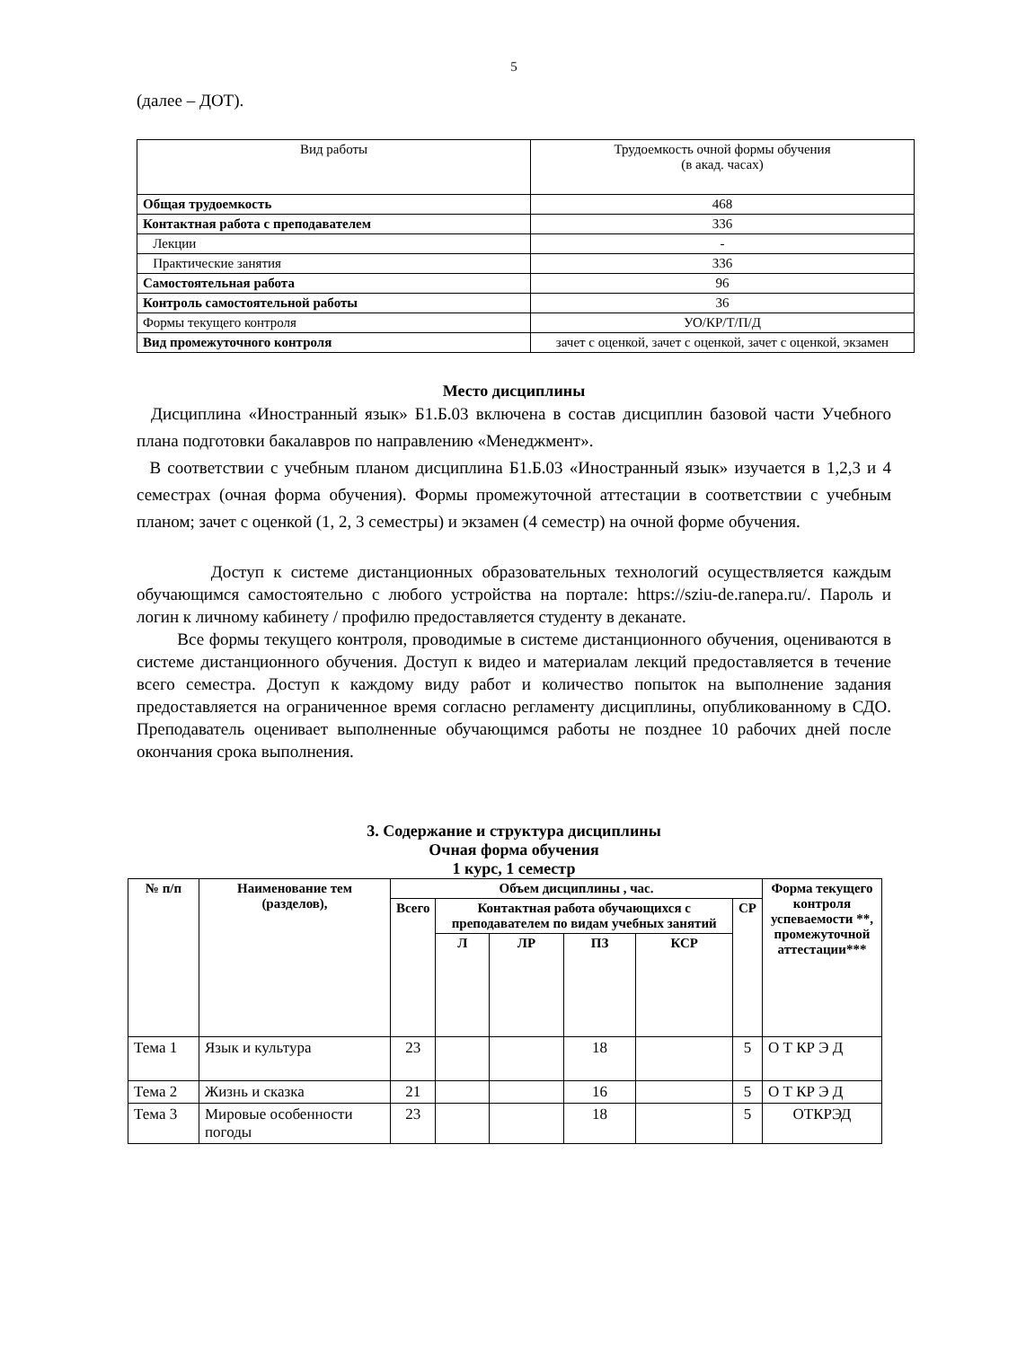5
(далее – ДОТ).
| Вид работы | Трудоемкость очной формы обучения (в акад. часах) |
| Общая трудоемкость | 468 |
| Контактная работа с преподавателем | 336 |
| Лекции | - |
| Практические занятия | 336 |
| Самостоятельная работа | 96 |
| Контроль самостоятельной работы | 36 |
| Формы текущего контроля | УО/КР/Т/П/Д |
| Вид промежуточного контроля | зачет с оценкой, зачет с оценкой, зачет с оценкой, экзамен |
Место дисциплины
Дисциплина «Иностранный язык» Б1.Б.03 включена в состав дисциплин базовой части Учебного плана подготовки бакалавров по направлению «Менеджмент».
В соответствии с учебным планом дисциплина Б1.Б.03 «Иностранный язык» изучается в 1,2,3 и 4 семестрах (очная форма обучения). Формы промежуточной аттестации в соответствии с учебным планом; зачет с оценкой (1, 2, 3 семестры) и экзамен (4 семестр) на очной форме обучения.
Доступ к системе дистанционных образовательных технологий осуществляется каждым обучающимся самостоятельно с любого устройства на портале: https://sziu-de.ranepa.ru/. Пароль и логин к личному кабинету / профилю предоставляется студенту в деканате.
Все формы текущего контроля, проводимые в системе дистанционного обучения, оцениваются в системе дистанционного обучения. Доступ к видео и материалам лекций предоставляется в течение всего семестра. Доступ к каждому виду работ и количество попыток на выполнение задания предоставляется на ограниченное время согласно регламенту дисциплины, опубликованному в СДО. Преподаватель оценивает выполненные обучающимся работы не позднее 10 рабочих дней после окончания срока выполнения.
3. Содержание и структура дисциплины
Очная форма обучения
1 курс, 1 семестр
| № п/п | Наименование тем (разделов), | Объем дисциплины , час. | | | | | | Форма текущего контроля успеваемости **, промежуточной аттестации*** |
| --- | --- | --- | --- | --- | --- | --- | --- | --- |
| | | Всего | Контактная работа обучающихся с преподавателем по видам учебных занятий | | | | СР | |
| | | | Л | ЛР | ПЗ | КСР | | |
| Тема 1 | Язык и культура | 23 | | | 18 | | 5 | О Т КР Э Д |
| Тема 2 | Жизнь и сказка | 21 | | | 16 | | 5 | О Т КР Э Д |
| Тема 3 | Мировые особенности погоды | 23 | | | 18 | | 5 | ОТКРЭД |